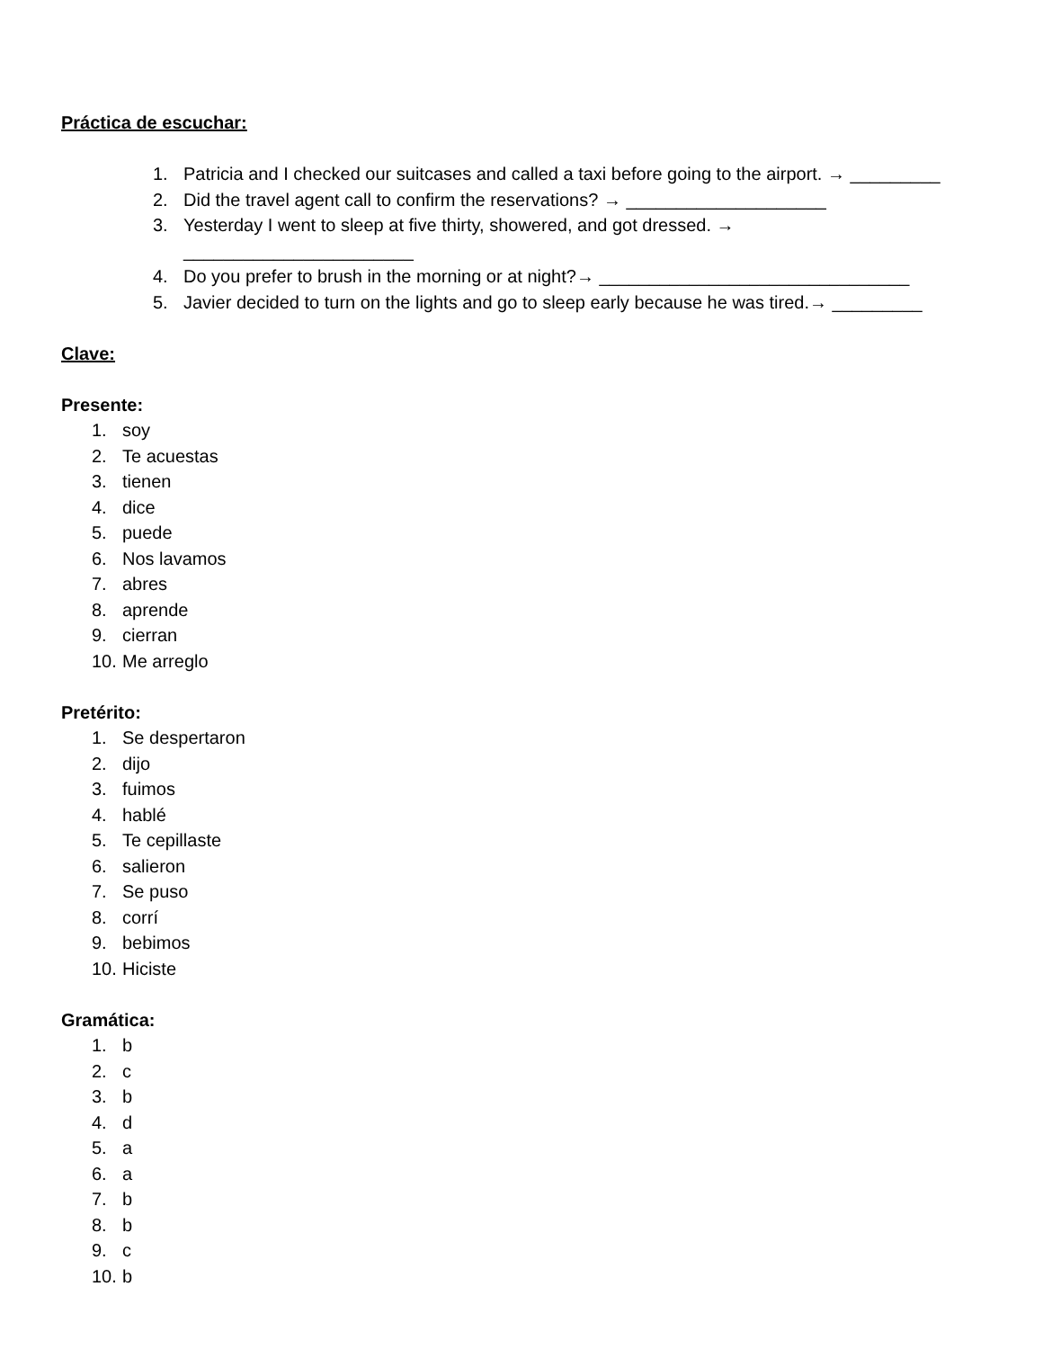Práctica de escuchar:
1. Patricia and I checked our suitcases and called a taxi before going to the airport. → _________
2. Did the travel agent call to confirm the reservations? → ____________________
3. Yesterday I went to sleep at five thirty, showered, and got dressed. →
_______________________
4. Do you prefer to brush in the morning or at night?→ _______________________________
5. Javier decided to turn on the lights and go to sleep early because he was tired.→ _________
Clave:
Presente:
1. soy
2. Te acuestas
3. tienen
4. dice
5. puede
6. Nos lavamos
7. abres
8. aprende
9. cierran
10. Me arreglo
Pretérito:
1. Se despertaron
2. dijo
3. fuimos
4. hablé
5. Te cepillaste
6. salieron
7. Se puso
8. corrí
9. bebimos
10. Hiciste
Gramática:
1. b
2. c
3. b
4. d
5. a
6. a
7. b
8. b
9. c
10. b